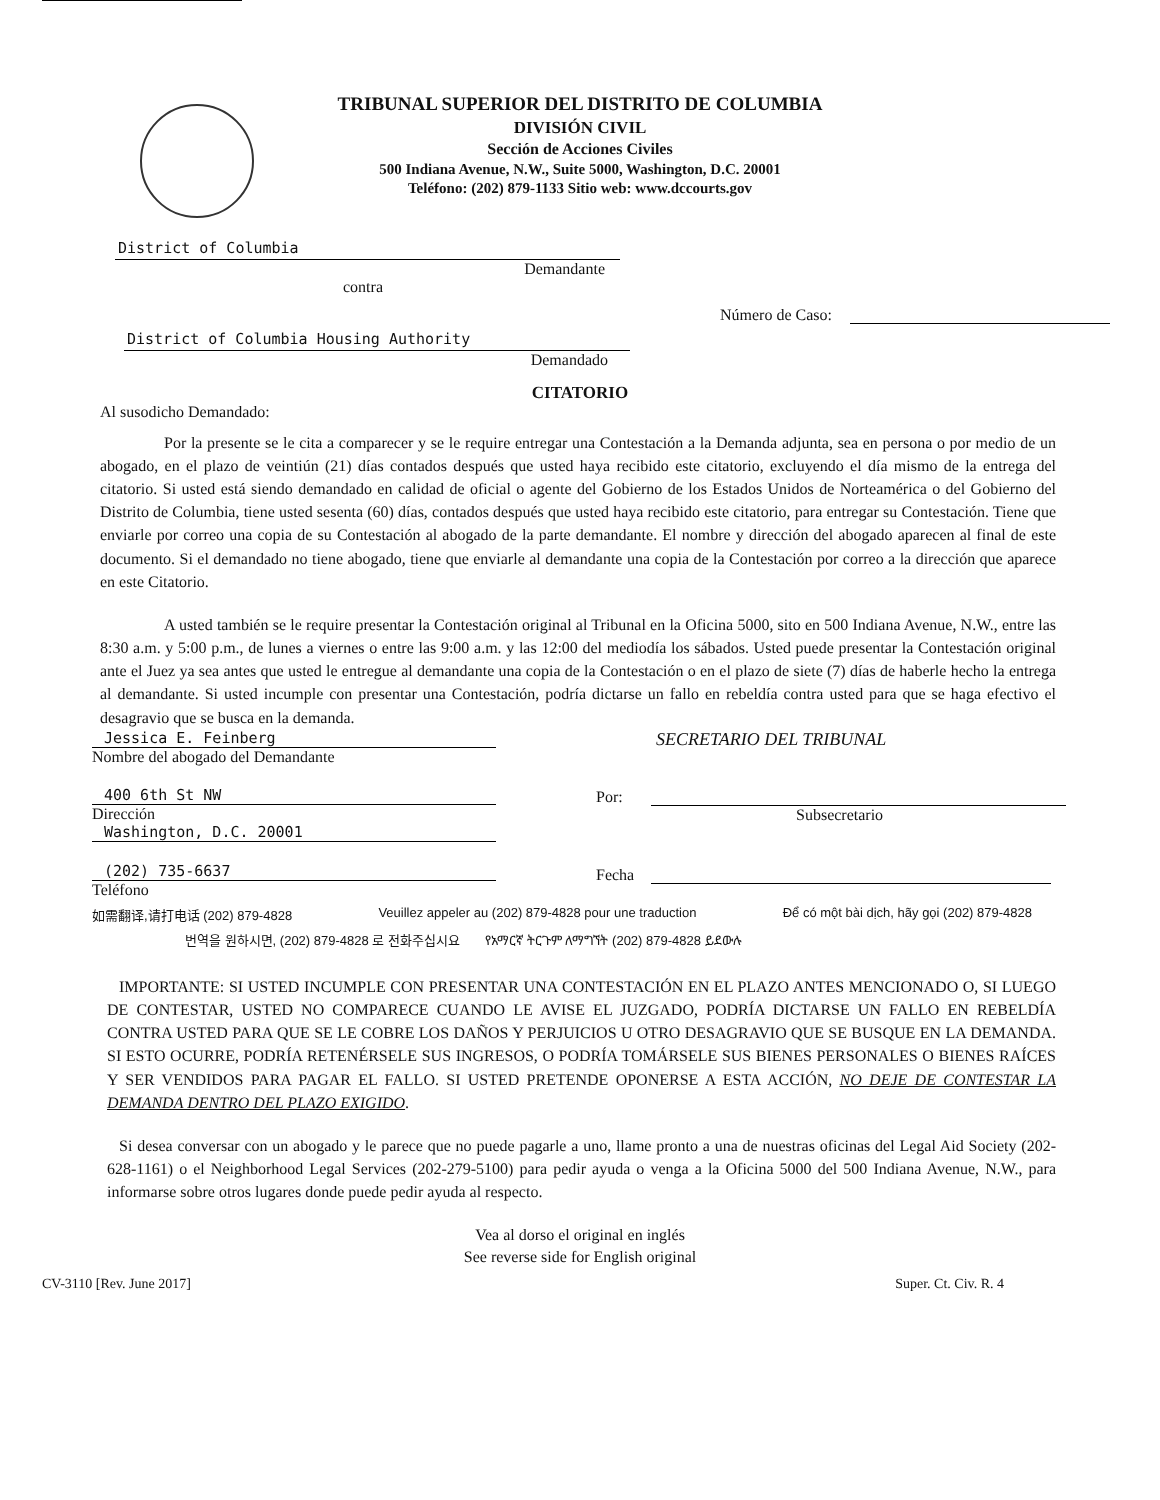TRIBUNAL SUPERIOR DEL DISTRITO DE COLUMBIA
DIVISIÓN CIVIL
Sección de Acciones Civiles
500 Indiana Avenue, N.W., Suite 5000, Washington, D.C. 20001
Teléfono: (202) 879-1133 Sitio web: www.dccourts.gov
District of Columbia
Demandante
contra
Número de Caso:
District of Columbia Housing Authority
Demandado
CITATORIO
Al susodicho Demandado:
Por la presente se le cita a comparecer y se le require entregar una Contestación a la Demanda adjunta, sea en persona o por medio de un abogado, en el plazo de veintiún (21) días contados después que usted haya recibido este citatorio, excluyendo el día mismo de la entrega del citatorio. Si usted está siendo demandado en calidad de oficial o agente del Gobierno de los Estados Unidos de Norteamérica o del Gobierno del Distrito de Columbia, tiene usted sesenta (60) días, contados después que usted haya recibido este citatorio, para entregar su Contestación. Tiene que enviarle por correo una copia de su Contestación al abogado de la parte demandante. El nombre y dirección del abogado aparecen al final de este documento. Si el demandado no tiene abogado, tiene que enviarle al demandante una copia de la Contestación por correo a la dirección que aparece en este Citatorio.
A usted también se le require presentar la Contestación original al Tribunal en la Oficina 5000, sito en 500 Indiana Avenue, N.W., entre las 8:30 a.m. y 5:00 p.m., de lunes a viernes o entre las 9:00 a.m. y las 12:00 del mediodía los sábados. Usted puede presentar la Contestación original ante el Juez ya sea antes que usted le entregue al demandante una copia de la Contestación o en el plazo de siete (7) días de haberle hecho la entrega al demandante. Si usted incumple con presentar una Contestación, podría dictarse un fallo en rebeldía contra usted para que se haga efectivo el desagravio que se busca en la demanda.
Jessica E. Feinberg
Nombre del abogado del Demandante
400 6th St NW
Dirección
Washington, D.C. 20001
(202) 735-6637
Teléfono
SECRETARIO DEL TRIBUNAL
Por:
Subsecretario
Fecha
如需翻译,请打电话 (202) 879-4828 Veuillez appeler au (202) 879-4828 pour une traduction Để có một bài dịch, hãy gọi (202) 879-4828
번역을 원하시면, (202) 879-4828 로 전화주십시요 የአማርኛ ትርጉም ለማግኘት (202) 879-4828 ይደውሉ
IMPORTANTE: SI USTED INCUMPLE CON PRESENTAR UNA CONTESTACIÓN EN EL PLAZO ANTES MENCIONADO O, SI LUEGO DE CONTESTAR, USTED NO COMPARECE CUANDO LE AVISE EL JUZGADO, PODRÍA DICTARSE UN FALLO EN REBELDÍA CONTRA USTED PARA QUE SE LE COBRE LOS DAÑOS Y PERJUICIOS U OTRO DESAGRAVIO QUE SE BUSQUE EN LA DEMANDA. SI ESTO OCURRE, PODRÍA RETENÉRSELE SUS INGRESOS, O PODRÍA TOMÁRSELE SUS BIENES PERSONALES O BIENES RAÍCES Y SER VENDIDOS PARA PAGAR EL FALLO. SI USTED PRETENDE OPONERSE A ESTA ACCIÓN, NO DEJE DE CONTESTAR LA DEMANDA DENTRO DEL PLAZO EXIGIDO.
Si desea conversar con un abogado y le parece que no puede pagarle a uno, llame pronto a una de nuestras oficinas del Legal Aid Society (202-628-1161) o el Neighborhood Legal Services (202-279-5100) para pedir ayuda o venga a la Oficina 5000 del 500 Indiana Avenue, N.W., para informarse sobre otros lugares donde puede pedir ayuda al respecto.
Vea al dorso el original en inglés
See reverse side for English original
CV-3110 [Rev. June 2017] Super. Ct. Civ. R. 4